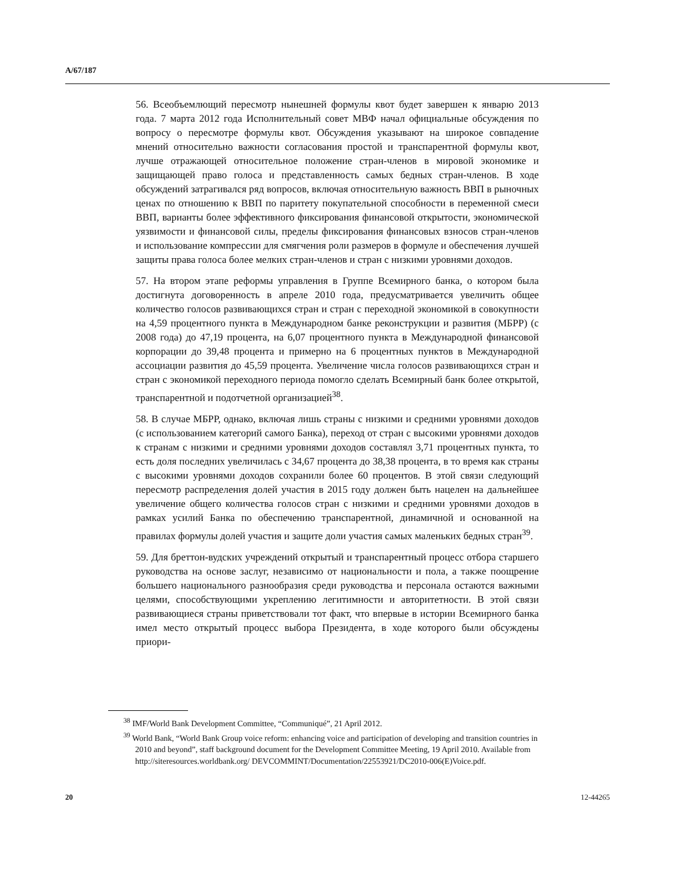A/67/187
56. Всеобъемлющий пересмотр нынешней формулы квот будет завершен к январю 2013 года. 7 марта 2012 года Исполнительный совет МВФ начал официальные обсуждения по вопросу о пересмотре формулы квот. Обсуждения указывают на широкое совпадение мнений относительно важности согласования простой и транспарентной формулы квот, лучше отражающей относительное положение стран-членов в мировой экономике и защищающей право голоса и представленность самых бедных стран-членов. В ходе обсуждений затрагивался ряд вопросов, включая относительную важность ВВП в рыночных ценах по отношению к ВВП по паритету покупательной способности в переменной смеси ВВП, варианты более эффективного фиксирования финансовой открытости, экономической уязвимости и финансовой силы, пределы фиксирования финансовых взносов стран-членов и использование компрессии для смягчения роли размеров в формуле и обеспечения лучшей защиты права голоса более мелких стран-членов и стран с низкими уровнями доходов.
57. На втором этапе реформы управления в Группе Всемирного банка, о котором была достигнута договоренность в апреле 2010 года, предусматривается увеличить общее количество голосов развивающихся стран и стран с переходной экономикой в совокупности на 4,59 процентного пункта в Международном банке реконструкции и развития (МБРР) (с 2008 года) до 47,19 процента, на 6,07 процентного пункта в Международной финансовой корпорации до 39,48 процента и примерно на 6 процентных пунктов в Международной ассоциации развития до 45,59 процента. Увеличение числа голосов развивающихся стран и стран с экономикой переходного периода помогло сделать Всемирный банк более открытой, транспарентной и подотчетной организацией<sup>38</sup>.
58. В случае МБРР, однако, включая лишь страны с низкими и средними уровнями доходов (с использованием категорий самого Банка), переход от стран с высокими уровнями доходов к странам с низкими и средними уровнями доходов составлял 3,71 процентных пункта, то есть доля последних увеличилась с 34,67 процента до 38,38 процента, в то время как страны с высокими уровнями доходов сохранили более 60 процентов. В этой связи следующий пересмотр распределения долей участия в 2015 году должен быть нацелен на дальнейшее увеличение общего количества голосов стран с низкими и средними уровнями доходов в рамках усилий Банка по обеспечению транспарентной, динамичной и основанной на правилах формулы долей участия и защите доли участия самых маленьких бедных стран<sup>39</sup>.
59. Для бреттон-вудских учреждений открытый и транспарентный процесс отбора старшего руководства на основе заслуг, независимо от национальности и пола, а также поощрение большего национального разнообразия среди руководства и персонала остаются важными целями, способствующими укреплению легитимности и авторитетности. В этой связи развивающиеся страны приветствовали тот факт, что впервые в истории Всемирного банка имел место открытый процесс выбора Президента, в ходе которого были обсуждены приори-
<sup>38</sup> IMF/World Bank Development Committee, “Communiqué”, 21 April 2012.
<sup>39</sup> World Bank, “World Bank Group voice reform: enhancing voice and participation of developing and transition countries in 2010 and beyond”, staff background document for the Development Committee Meeting, 19 April 2010. Available from http://siteresources.worldbank.org/ DEVCOMMINT/Documentation/22553921/DC2010-006(E)Voice.pdf.
20 12-44265